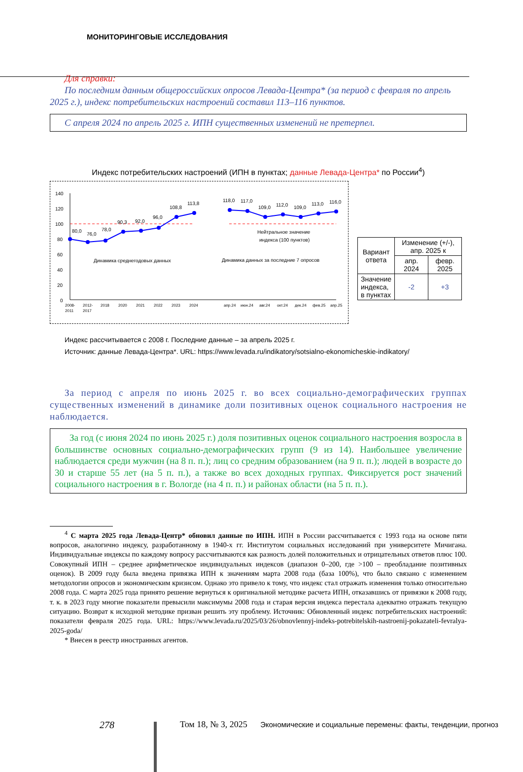МОНИТОРИНГОВЫЕ ИССЛЕДОВАНИЯ
Для справки:
По последним данным общероссийских опросов Левада-Центра* (за период с февраля по апрель 2025 г.), индекс потребительских настроений составил 113–116 пунктов.
С апреля 2024 по апрель 2025 г. ИПН существенных изменений не претерпел.
Индекс потребительских настроений (ИПН в пунктах; данные Левада-Центра* по России<sup>4</sup>)
140
120
100
80
60
40
20
0
80,0
76,0
78,0
90,3
92,0
96,0
108,8
113,8
118,0
117,0
109,0
112,0
109,0
113,0
116,0
Нейтральное значение
индекса (100 пунктов)
Динамика среднегодовых данных
Динамика данных за последние 7 опросов
2008-
2011
2012-
2017
2018
2020
2021
2022
2023
2024
апр.24
июн.24
авг.24
окт.24
дек.24
фев.25
апр.25
| Вариант ответа | Изменение (+/-), апр. 2025 к | |
| --- | --- | --- |
| | апр. 2024 | февр. 2025 |
| Значение индекса, в пунктах | -2 | +3 |
Индекс рассчитывается с 2008 г. Последние данные – за апрель 2025 г.
Источник: данные Левада-Центра*. URL: https://www.levada.ru/indikatory/sotsialno-ekonomicheskie-indikatory/
За период с апреля по июнь 2025 г. во всех социально-демографических группах существенных изменений в динамике доли позитивных оценок социального настроения не наблюдается.
За год (с июня 2024 по июнь 2025 г.) доля позитивных оценок социального настроения возросла в большинстве основных социально-демографических групп (9 из 14). Наибольшее увеличение наблюдается среди мужчин (на 8 п. п.); лиц со средним образованием (на 9 п. п.); людей в возрасте до 30 и старше 55 лет (на 5 п. п.), а также во всех доходных группах. Фиксируется рост значений социального настроения в г. Вологде (на 4 п. п.) и районах области (на 5 п. п.).
<sup>4</sup> С марта 2025 года Левада-Центр* обновил данные по ИПН. ИПН в России рассчитывается с 1993 года на основе пяти вопросов, аналогично индексу, разработанному в 1940-х гг. Институтом социальных исследований при университете Мичигана. Индивидуальные индексы по каждому вопросу рассчитываются как разность долей положительных и отрицательных ответов плюс 100. Совокупный ИПН – среднее арифметическое индивидуальных индексов (диапазон 0–200, где >100 – преобладание позитивных оценок). В 2009 году была введена привязка ИПН к значениям марта 2008 года (база 100%), что было связано с изменением методологии опросов и экономическим кризисом. Однако это привело к тому, что индекс стал отражать изменения только относительно 2008 года. С марта 2025 года принято решение вернуться к оригинальной методике расчета ИПН, отказавшись от привязки к 2008 году, т. к. в 2023 году многие показатели превысили максимумы 2008 года и старая версия индекса перестала адекватно отражать текущую ситуацию. Возврат к исходной методике призван решить эту проблему. Источник: Обновленный индекс потребительских настроений: показатели февраля 2025 года. URL: https://www.levada.ru/2025/03/26/obnovlennyj-indeks-potrebitelskih-nastroenij-pokazateli-fevralya-2025-goda/
* Внесен в реестр иностранных агентов.
278 Том 18, № 3, 2025 Экономические и социальные перемены: факты, тенденции, прогноз